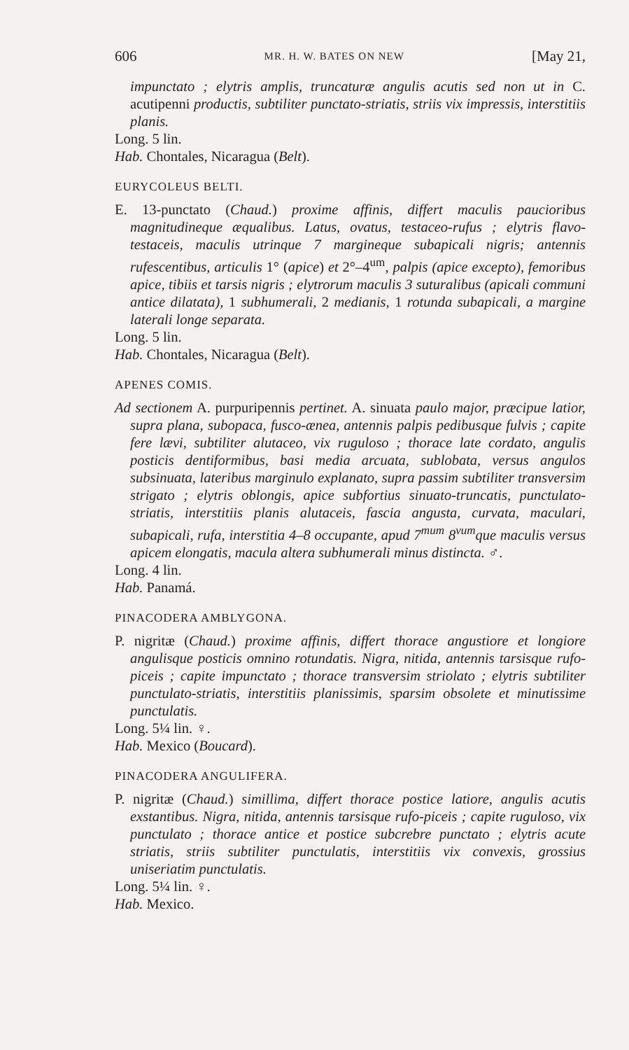606 MR. H. W. BATES ON NEW [May 21,
impunctato ; elytris amplis, truncaturæ angulis acutis sed non ut in C. acutipenni productis, subtiliter punctato-striatis, striis vix impressis, interstitiis planis.
Long. 5 lin.
Hab. Chontales, Nicaragua (Belt).
EURYCOLEUS BELTI.
E. 13-punctato (Chaud.) proxime affinis, differt maculis paucioribus magnitudineque æqualibus. Latus, ovatus, testaceo-rufus ; elytris flavo-testaceis, maculis utrinque 7 margineque subapicali nigris; antennis rufescentibus, articulis 1° (apice) et 2°–4<sup>um</sup>, palpis (apice excepto), femoribus apice, tibiis et tarsis nigris ; elytrorum maculis 3 suturalibus (apicali communi antice dilatata), 1 subhumerali, 2 medianis, 1 rotunda subapicali, a margine laterali longe separata.
Long. 5 lin.
Hab. Chontales, Nicaragua (Belt).
APENES COMIS.
Ad sectionem A. purpuripennis pertinet. A. sinuata paulo major, præcipue latior, supra plana, subopaca, fusco-ænea, antennis palpis pedibusque fulvis ; capite fere lævi, subtiliter alutaceo, vix ruguloso ; thorace late cordato, angulis posticis dentiformibus, basi media arcuata, sublobata, versus angulos subsinuata, lateribus marginulo explanato, supra passim subtiliter transversim strigato ; elytris oblongis, apice subfortius sinuato-truncatis, punctulato-striatis, interstitiis planis alutaceis, fascia angusta, curvata, maculari, subapicali, rufa, interstitia 4–8 occupante, apud 7<sup>mum</sup> 8<sup>vum</sup>que maculis versus apicem elongatis, macula altera subhumerali minus distincta. ♂.
Long. 4 lin.
Hab. Panamá.
PINACODERA AMBLYGONA.
P. nigritæ (Chaud.) proxime affinis, differt thorace angustiore et longiore angulisque posticis omnino rotundatis. Nigra, nitida, antennis tarsisque rufo-piceis ; capite impunctato ; thorace transversim striolato ; elytris subtiliter punctulato-striatis, interstitiis planissimis, sparsim obsolete et minutissime punctulatis.
Long. 5¼ lin. ♀.
Hab. Mexico (Boucard).
PINACODERA ANGULIFERA.
P. nigritæ (Chaud.) simillima, differt thorace postice latiore, angulis acutis exstantibus. Nigra, nitida, antennis tarsisque rufo-piceis ; capite ruguloso, vix punctulato ; thorace antice et postice subcrebre punctato ; elytris acute striatis, striis subtiliter punctulatis, interstitiis vix convexis, grossius uniseriatim punctulatis.
Long. 5¼ lin. ♀.
Hab. Mexico.